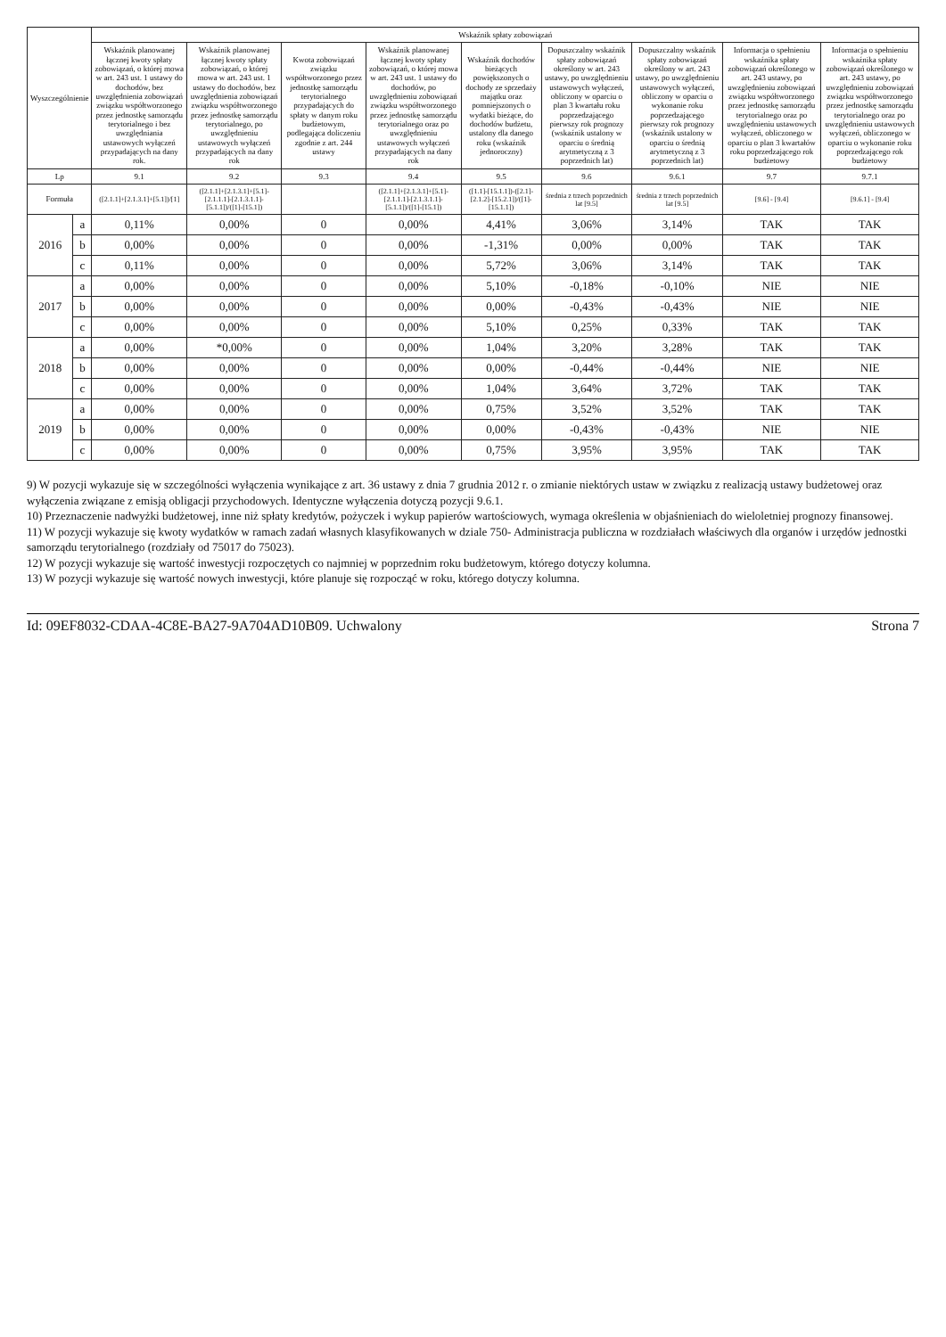| Wyszczególnienie | | Wskaźnik spłaty zobowiązań | | | | | | | | |
| --- | --- | --- | --- | --- | --- | --- | --- | --- | --- | --- |
| | | Wskaźnik planowanej łącznej kwoty spłaty zobowiązań, o której mowa w art. 243 ust. 1 ustawy do dochodów, bez uwzględnienia zobowiązań związku współtworzonego przez jednostkę samorządu terytorialnego i bez uwzględniania ustawowych wyłączeń przypadających na dany rok. | Wskaźnik planowanej łącznej kwoty spłaty zobowiązań, o której mowa w art. 243 ust. 1 ustawy do dochodów, bez uwzględnienia zobowiązań związku współtworzonego przez jednostkę samorządu terytorialnego, po uwzględnieniu ustawowych wyłączeń przypadających na dany rok | Kwota zobowiązań związku współtworzonego przez jednostkę samorządu terytorialnego przypadających do spłaty w danym roku budżetowym, podlegająca doliczeniu zgodnie z art. 244 ustawy | Wskaźnik planowanej łącznej kwoty spłaty zobowiązań, o której mowa w art. 243 ust. 1 ustawy do dochodów, po uwzględnieniu zobowiązań związku współtworzonego przez jednostkę samorządu terytorialnego oraz po uwzględnieniu ustawowych wyłączeń przypadających na dany rok | Wskaźnik dochodów bieżących powiększonych o dochody ze sprzedaży majątku oraz pomniejszonych o wydatki bieżące, do dochodów budżetu, ustalony dla danego roku (wskaźnik jednoroczny) | Dopuszczalny wskaźnik spłaty zobowiązań określony w art. 243 ustawy, po uwzględnieniu ustawowych wyłączeń, obliczony w oparciu o plan 3 kwartału roku poprzedzającego pierwszy rok prognozy (wskaźnik ustalony w oparciu o średnią arytmetyczną z 3 poprzednich lat) | Dopuszczalny wskaźnik spłaty zobowiązań określony w art. 243 ustawy, po uwzględnieniu ustawowych wyłączeń, obliczony w oparciu o wykonanie roku poprzedzającego pierwszy rok prognozy (wskaźnik ustalony w oparciu o średnią arytmetyczną z 3 poprzednich lat) | Informacja o spełnieniu wskaźnika spłaty zobowiązań określonego w art. 243 ustawy, po uwzględnieniu zobowiązań związku współtworzonego przez jednostkę samorządu terytorialnego oraz po uwzględnieniu ustawowych wyłączeń, obliczonego w oparciu o plan 3 kwartałów roku poprzedzającego rok budżetowy | Informacja o spełnieniu wskaźnika spłaty zobowiązań określonego w art. 243 ustawy, po uwzględnieniu zobowiązań związku współtworzonego przez jednostkę samorządu terytorialnego oraz po uwzględnieniu ustawowych wyłączeń, obliczonego w oparciu o wykonanie roku poprzedzającego rok budżetowy |
| Lp | | 9.1 | 9.2 | 9.3 | 9.4 | 9.5 | 9.6 | 9.6.1 | 9.7 | 9.7.1 |
| Formuła | | ([2.1.1]+[2.1.3.1]+[5.1])/[1] | ([2.1.1]+[2.1.3.1]+[5.1]-[2.1.1.1]-[2.1.3.1.1]-[5.1.1])/([1]-[15.1]) | | ([2.1.1]+[2.1.3.1]+[5.1]-[2.1.1.1]-[2.1.3.1.1]-[5.1.1])/([1]-[15.1]) | ([1.1]-[15.1.1])-([2.1]-[2.1.2]-[15.2.1])/([1]-[15.1.1]) | średnia z trzech poprzednich lat [9.5] | średnia z trzech poprzednich lat [9.5] | [9.6] - [9.4] | [9.6.1] - [9.4] |
| 2016 | a | 0,11% | 0,00% | 0 | 0,00% | 4,41% | 3,06% | 3,14% | TAK | TAK |
| | b | 0,00% | 0,00% | 0 | 0,00% | -1,31% | 0,00% | 0,00% | TAK | TAK |
| | c | 0,11% | 0,00% | 0 | 0,00% | 5,72% | 3,06% | 3,14% | TAK | TAK |
| 2017 | a | 0,00% | 0,00% | 0 | 0,00% | 5,10% | -0,18% | -0,10% | NIE | NIE |
| | b | 0,00% | 0,00% | 0 | 0,00% | 0,00% | -0,43% | -0,43% | NIE | NIE |
| | c | 0,00% | 0,00% | 0 | 0,00% | 5,10% | 0,25% | 0,33% | TAK | TAK |
| 2018 | a | 0,00% | *0,00% | 0 | 0,00% | 1,04% | 3,20% | 3,28% | TAK | TAK |
| | b | 0,00% | 0,00% | 0 | 0,00% | 0,00% | -0,44% | -0,44% | NIE | NIE |
| | c | 0,00% | 0,00% | 0 | 0,00% | 1,04% | 3,64% | 3,72% | TAK | TAK |
| 2019 | a | 0,00% | 0,00% | 0 | 0,00% | 0,75% | 3,52% | 3,52% | TAK | TAK |
| | b | 0,00% | 0,00% | 0 | 0,00% | 0,00% | -0,43% | -0,43% | NIE | NIE |
| | c | 0,00% | 0,00% | 0 | 0,00% | 0,75% | 3,95% | 3,95% | TAK | TAK |
9) W pozycji wykazuje się w szczególności wyłączenia wynikające z art. 36 ustawy z dnia 7 grudnia 2012 r. o zmianie niektórych ustaw w związku z realizacją ustawy budżetowej oraz wyłączenia związane z emisją obligacji przychodowych. Identyczne wyłączenia dotyczą pozycji 9.6.1.
10) Przeznaczenie nadwyżki budżetowej, inne niż spłaty kredytów, pożyczek i wykup papierów wartościowych, wymaga określenia w objaśnieniach do wieloletniej prognozy finansowej.
11) W pozycji wykazuje się kwoty wydatków w ramach zadań własnych klasyfikowanych w dziale 750- Administracja publiczna w rozdziałach właściwych dla organów i urzędów jednostki samorządu terytorialnego (rozdziały od 75017 do 75023).
12) W pozycji wykazuje się wartość inwestycji rozpoczętych co najmniej w poprzednim roku budżetowym, którego dotyczy kolumna.
13) W pozycji wykazuje się wartość nowych inwestycji, które planuje się rozpocząć w roku, którego dotyczy kolumna.
Id: 09EF8032-CDAA-4C8E-BA27-9A704AD10B09. Uchwalony Strona 7